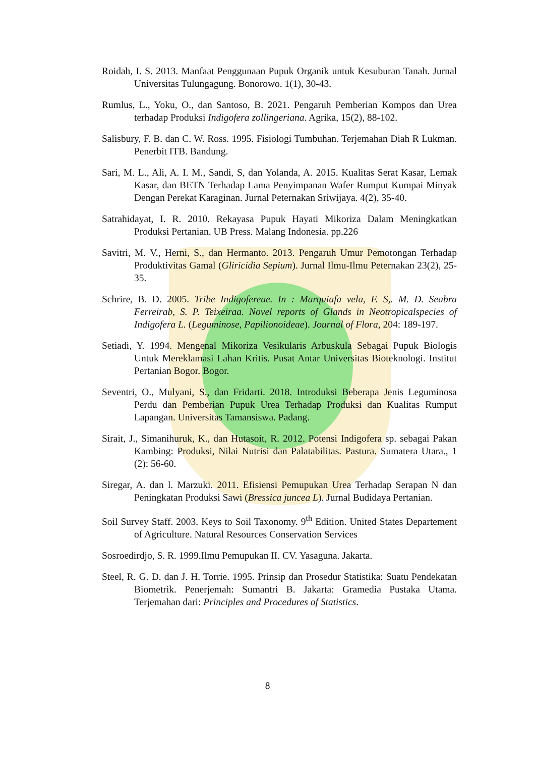Roidah, I. S. 2013. Manfaat Penggunaan Pupuk Organik untuk Kesuburan Tanah. Jurnal Universitas Tulungagung. Bonorowo. 1(1), 30-43.
Rumlus, L., Yoku, O., dan Santoso, B. 2021. Pengaruh Pemberian Kompos dan Urea terhadap Produksi Indigofera zollingeriana. Agrika, 15(2), 88-102.
Salisbury, F. B. dan C. W. Ross. 1995. Fisiologi Tumbuhan. Terjemahan Diah R Lukman. Penerbit ITB. Bandung.
Sari, M. L., Ali, A. I. M., Sandi, S, dan Yolanda, A. 2015. Kualitas Serat Kasar, Lemak Kasar, dan BETN Terhadap Lama Penyimpanan Wafer Rumput Kumpai Minyak Dengan Perekat Karaginan. Jurnal Peternakan Sriwijaya. 4(2), 35-40.
Satrahidayat, I. R. 2010. Rekayasa Pupuk Hayati Mikoriza Dalam Meningkatkan Produksi Pertanian. UB Press. Malang Indonesia. pp.226
Savitri, M. V., Herni, S., dan Hermanto. 2013. Pengaruh Umur Pemotongan Terhadap Produktivitas Gamal (Gliricidia Sepium). Jurnal Ilmu-Ilmu Peternakan 23(2), 25-35.
Schrire, B. D. 2005. Tribe Indigofereae. In : Marquiafa vela, F. S,. M. D. Seabra Ferreirab, S. P. Teixeiraa. Novel reports of Glands in Neotropicalspecies of Indigofera L. (Leguminose, Papilionoideae). Journal of Flora, 204: 189-197.
Setiadi, Y. 1994. Mengenal Mikoriza Vesikularis Arbuskula Sebagai Pupuk Biologis Untuk Mereklamasi Lahan Kritis. Pusat Antar Universitas Bioteknologi. Institut Pertanian Bogor. Bogor.
Seventri, O., Mulyani, S., dan Fridarti. 2018. Introduksi Beberapa Jenis Leguminosa Perdu dan Pemberian Pupuk Urea Terhadap Produksi dan Kualitas Rumput Lapangan. Universitas Tamansiswa. Padang.
Sirait, J., Simanihuruk, K., dan Hutasoit, R. 2012. Potensi Indigofera sp. sebagai Pakan Kambing: Produksi, Nilai Nutrisi dan Palatabilitas. Pastura. Sumatera Utara., 1 (2): 56-60.
Siregar, A. dan l. Marzuki. 2011. Efisiensi Pemupukan Urea Terhadap Serapan N dan Peningkatan Produksi Sawi (Bressica juncea L). Jurnal Budidaya Pertanian.
Soil Survey Staff. 2003. Keys to Soil Taxonomy. 9<sup>th</sup> Edition. United States Departement of Agriculture. Natural Resources Conservation Services
Sosroedirdjo, S. R. 1999.Ilmu Pemupukan II. CV. Yasaguna. Jakarta.
Steel, R. G. D. dan J. H. Torrie. 1995. Prinsip dan Prosedur Statistika: Suatu Pendekatan Biometrik. Penerjemah: Sumantri B. Jakarta: Gramedia Pustaka Utama. Terjemahan dari: Principles and Procedures of Statistics.
8